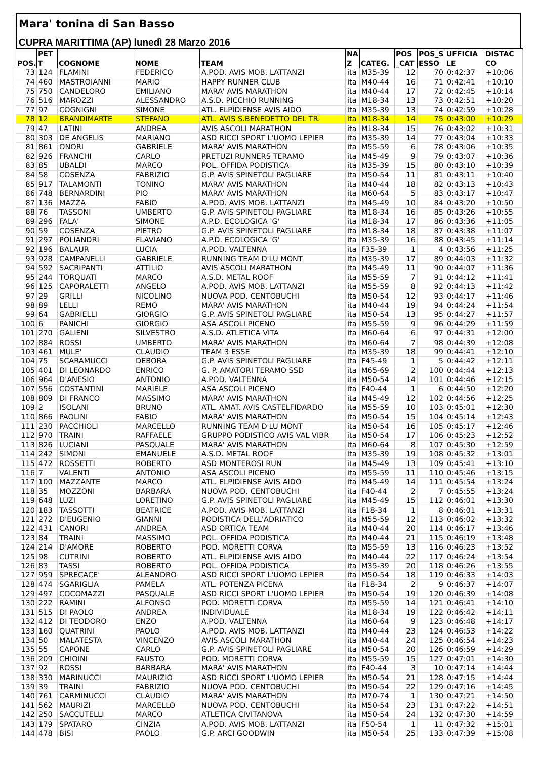Mara' tonina di San Basso
CUPRA MARITTIMA (AP) lunedì 28 Marzo 2016
| POS. | PET T | COGNOME | NOME | TEAM | NA Z | CATEG. | POS _CAT | POS_S ESSO | UFFICIA LE | DISTAC CO |
| --- | --- | --- | --- | --- | --- | --- | --- | --- | --- | --- |
| 73 | 124 | FLAMINI | FEDERICO | A.POD. AVIS MOB. LATTANZI | ita | M35-39 | 12 | 70 | 0:42:37 | +10:06 |
| 74 | 460 | MASTROIANNI | MARIO | HAPPY RUNNER CLUB | ita | M40-44 | 16 | 71 | 0:42:41 | +10:10 |
| 75 | 750 | CANDELORO | EMILIANO | MARA' AVIS MARATHON | ita | M40-44 | 17 | 72 | 0:42:45 | +10:14 |
| 76 | 516 | MAROZZI | ALESSANDRO | A.S.D. PICCHIO RUNNING | ita | M18-34 | 13 | 73 | 0:42:51 | +10:20 |
| 77 | 97 | COGNIGNI | SIMONE | ATL. ELPIDIENSE AVIS AIDO | ita | M35-39 | 13 | 74 | 0:42:59 | +10:28 |
| 78 | 12 | BRANDIMARTE | STEFANO | ATL. AVIS S.BENEDETTO DEL TR. | ita | M18-34 | 14 | 75 | 0:43:00 | +10:29 |
| 79 | 47 | LATINI | ANDREA | AVIS ASCOLI MARATHON | ita | M18-34 | 15 | 76 | 0:43:02 | +10:31 |
| 80 | 303 | DE ANGELIS | MARIANO | ASD RICCI SPORT L'UOMO LEPIER | ita | M35-39 | 14 | 77 | 0:43:04 | +10:33 |
| 81 | 861 | ONORI | GABRIELE | MARA' AVIS MARATHON | ita | M55-59 | 6 | 78 | 0:43:06 | +10:35 |
| 82 | 926 | FRANCHI | CARLO | PRETUZI RUNNERS TERAMO | ita | M45-49 | 9 | 79 | 0:43:07 | +10:36 |
| 83 | 85 | UBALDI | MARCO | POL. OFFIDA PODISTICA | ita | M35-39 | 15 | 80 | 0:43:10 | +10:39 |
| 84 | 58 | COSENZA | FABRIZIO | G.P. AVIS SPINETOLI PAGLIARE | ita | M50-54 | 11 | 81 | 0:43:11 | +10:40 |
| 85 | 917 | TALAMONTI | TONINO | MARA' AVIS MARATHON | ita | M40-44 | 18 | 82 | 0:43:13 | +10:43 |
| 86 | 748 | BERNARDINI | PIO | MARA' AVIS MARATHON | ita | M60-64 | 5 | 83 | 0:43:17 | +10:47 |
| 87 | 136 | MAZZA | FABIO | A.POD. AVIS MOB. LATTANZI | ita | M45-49 | 10 | 84 | 0:43:20 | +10:50 |
| 88 | 76 | TASSONI | UMBERTO | G.P. AVIS SPINETOLI PAGLIARE | ita | M18-34 | 16 | 85 | 0:43:26 | +10:55 |
| 89 | 296 | FALA' | SIMONE | A.P.D. ECOLOGICA 'G' | ita | M18-34 | 17 | 86 | 0:43:36 | +11:05 |
| 90 | 59 | COSENZA | PIETRO | G.P. AVIS SPINETOLI PAGLIARE | ita | M18-34 | 18 | 87 | 0:43:38 | +11:07 |
| 91 | 297 | POLIANDRI | FLAVIANO | A.P.D. ECOLOGICA 'G' | ita | M35-39 | 16 | 88 | 0:43:45 | +11:14 |
| 92 | 196 | BALAUR | LUCIA | A.POD. VALTENNA | ita | F35-39 | 1 | 4 | 0:43:56 | +11:25 |
| 93 | 928 | CAMPANELLI | GABRIELE | RUNNING TEAM D'LU MONT | ita | M35-39 | 17 | 89 | 0:44:03 | +11:32 |
| 94 | 592 | SACRIPANTI | ATTILIO | AVIS ASCOLI MARATHON | ita | M45-49 | 11 | 90 | 0:44:07 | +11:36 |
| 95 | 244 | TORQUATI | MARCO | A.S.D. METAL ROOF | ita | M55-59 | 7 | 91 | 0:44:12 | +11:41 |
| 96 | 125 | CAPORALETTI | ANGELO | A.POD. AVIS MOB. LATTANZI | ita | M55-59 | 8 | 92 | 0:44:13 | +11:42 |
| 97 | 29 | GRILLI | NICOLINO | NUOVA POD. CENTOBUCHI | ita | M50-54 | 12 | 93 | 0:44:17 | +11:46 |
| 98 | 89 | LELLI | REMO | MARA' AVIS MARATHON | ita | M40-44 | 19 | 94 | 0:44:24 | +11:54 |
| 99 | 64 | GABRIELLI | GIORGIO | G.P. AVIS SPINETOLI PAGLIARE | ita | M50-54 | 13 | 95 | 0:44:27 | +11:57 |
| 100 | 6 | PANICHI | GIORGIO | ASA ASCOLI PICENO | ita | M55-59 | 9 | 96 | 0:44:29 | +11:59 |
| 101 | 270 | GALIENI | SILVESTRO | A.S.D. ATLETICA VITA | ita | M60-64 | 6 | 97 | 0:44:31 | +12:00 |
| 102 | 884 | ROSSI | UMBERTO | MARA' AVIS MARATHON | ita | M60-64 | 7 | 98 | 0:44:39 | +12:08 |
| 103 | 461 | MULE' | CLAUDIO | TEAM 3 ESSE | ita | M35-39 | 18 | 99 | 0:44:41 | +12:10 |
| 104 | 75 | SCARAMUCCI | DEBORA | G.P. AVIS SPINETOLI PAGLIARE | ita | F45-49 | 1 | 5 | 0:44:42 | +12:11 |
| 105 | 401 | DI LEONARDO | ENRICO | G. P. AMATORI TERAMO SSD | ita | M65-69 | 2 | 100 | 0:44:44 | +12:13 |
| 106 | 964 | D'ANESIO | ANTONIO | A.POD. VALTENNA | ita | M50-54 | 14 | 101 | 0:44:46 | +12:15 |
| 107 | 556 | COSTANTINI | MARIELE | ASA ASCOLI PICENO | ita | F40-44 | 1 | 6 | 0:44:50 | +12:20 |
| 108 | 809 | DI FRANCO | MASSIMO | MARA' AVIS MARATHON | ita | M45-49 | 12 | 102 | 0:44:56 | +12:25 |
| 109 | 2 | ISOLANI | BRUNO | ATL. AMAT. AVIS CASTELFIDARDO | ita | M55-59 | 10 | 103 | 0:45:01 | +12:30 |
| 110 | 866 | PAOLINI | FABIO | MARA' AVIS MARATHON | ita | M50-54 | 15 | 104 | 0:45:14 | +12:43 |
| 111 | 230 | PACCHIOLI | MARCELLO | RUNNING TEAM D'LU MONT | ita | M50-54 | 16 | 105 | 0:45:17 | +12:46 |
| 112 | 970 | TRAINI | RAFFAELE | GRUPPO PODISTICO AVIS VAL VIBR | ita | M50-54 | 17 | 106 | 0:45:23 | +12:52 |
| 113 | 826 | LUCIANI | PASQUALE | MARA' AVIS MARATHON | ita | M60-64 | 8 | 107 | 0:45:30 | +12:59 |
| 114 | 242 | SIMONI | EMANUELE | A.S.D. METAL ROOF | ita | M35-39 | 19 | 108 | 0:45:32 | +13:01 |
| 115 | 472 | ROSSETTI | ROBERTO | ASD MONTEROSI RUN | ita | M45-49 | 13 | 109 | 0:45:41 | +13:10 |
| 116 | 7 | VALENTI | ANTONIO | ASA ASCOLI PICENO | ita | M55-59 | 11 | 110 | 0:45:46 | +13:15 |
| 117 | 100 | MAZZANTE | MARCO | ATL. ELPIDIENSE AVIS AIDO | ita | M45-49 | 14 | 111 | 0:45:54 | +13:24 |
| 118 | 35 | MOZZONI | BARBARA | NUOVA POD. CENTOBUCHI | ita | F40-44 | 2 | 7 | 0:45:55 | +13:24 |
| 119 | 648 | LUZI | LORETINO | G.P. AVIS SPINETOLI PAGLIARE | ita | M45-49 | 15 | 112 | 0:46:01 | +13:30 |
| 120 | 183 | TASSOTTI | BEATRICE | A.POD. AVIS MOB. LATTANZI | ita | F18-34 | 1 | 8 | 0:46:01 | +13:31 |
| 121 | 272 | D'EUGENIO | GIANNI | PODISTICA DELL'ADRIATICO | ita | M55-59 | 12 | 113 | 0:46:02 | +13:32 |
| 122 | 431 | CANORI | ANDREA | ASD ORTICA TEAM | ita | M40-44 | 20 | 114 | 0:46:17 | +13:46 |
| 123 | 84 | TRAINI | MASSIMO | POL. OFFIDA PODISTICA | ita | M40-44 | 21 | 115 | 0:46:19 | +13:48 |
| 124 | 214 | D'AMORE | ROBERTO | POD. MORETTI CORVA | ita | M55-59 | 13 | 116 | 0:46:23 | +13:52 |
| 125 | 98 | CUTRINI | ROBERTO | ATL. ELPIDIENSE AVIS AIDO | ita | M40-44 | 22 | 117 | 0:46:24 | +13:54 |
| 126 | 83 | TASSI | ROBERTO | POL. OFFIDA PODISTICA | ita | M35-39 | 20 | 118 | 0:46:26 | +13:55 |
| 127 | 959 | SPRECACE' | ALEANDRO | ASD RICCI SPORT L'UOMO LEPIER | ita | M50-54 | 18 | 119 | 0:46:33 | +14:03 |
| 128 | 474 | SGARIGLIA | PAMELA | ATL. POTENZA PICENA | ita | F18-34 | 2 | 9 | 0:46:37 | +14:07 |
| 129 | 497 | COCOMAZZI | PASQUALE | ASD RICCI SPORT L'UOMO LEPIER | ita | M50-54 | 19 | 120 | 0:46:39 | +14:08 |
| 130 | 222 | RAMINI | ALFONSO | POD. MORETTI CORVA | ita | M55-59 | 14 | 121 | 0:46:41 | +14:10 |
| 131 | 515 | DI PAOLO | ANDREA | INDIVIDUALE | ita | M18-34 | 19 | 122 | 0:46:42 | +14:11 |
| 132 | 412 | DI TEODORO | ENZO | A.POD. VALTENNA | ita | M60-64 | 9 | 123 | 0:46:48 | +14:17 |
| 133 | 160 | QUATRINI | PAOLO | A.POD. AVIS MOB. LATTANZI | ita | M40-44 | 23 | 124 | 0:46:53 | +14:22 |
| 134 | 50 | MALATESTA | VINCENZO | AVIS ASCOLI MARATHON | ita | M40-44 | 24 | 125 | 0:46:54 | +14:23 |
| 135 | 55 | CAPONE | CARLO | G.P. AVIS SPINETOLI PAGLIARE | ita | M50-54 | 20 | 126 | 0:46:59 | +14:29 |
| 136 | 209 | CHIOINI | FAUSTO | POD. MORETTI CORVA | ita | M55-59 | 15 | 127 | 0:47:01 | +14:30 |
| 137 | 92 | ROSSI | BARBARA | MARA' AVIS MARATHON | ita | F40-44 | 3 | 10 | 0:47:14 | +14:44 |
| 138 | 330 | MARINUCCI | MAURIZIO | ASD RICCI SPORT L'UOMO LEPIER | ita | M50-54 | 21 | 128 | 0:47:15 | +14:44 |
| 139 | 39 | TRAINI | FABRIZIO | NUOVA POD. CENTOBUCHI | ita | M50-54 | 22 | 129 | 0:47:16 | +14:45 |
| 140 | 761 | CARMINUCCI | CLAUDIO | MARA' AVIS MARATHON | ita | M70-74 | 1 | 130 | 0:47:21 | +14:50 |
| 141 | 562 | MAURIZI | MARCELLO | NUOVA POD. CENTOBUCHI | ita | M50-54 | 23 | 131 | 0:47:22 | +14:51 |
| 142 | 250 | SACCUTELLI | MARCO | ATLETICA CIVITANOVA | ita | M50-54 | 24 | 132 | 0:47:30 | +14:59 |
| 143 | 179 | SPATARO | CINZIA | A.POD. AVIS MOB. LATTANZI | ita | F50-54 | 1 | 11 | 0:47:32 | +15:01 |
| 144 | 478 | BISI | PAOLO | G.P. ARCI GOODWIN | ita | M50-54 | 25 | 133 | 0:47:39 | +15:08 |